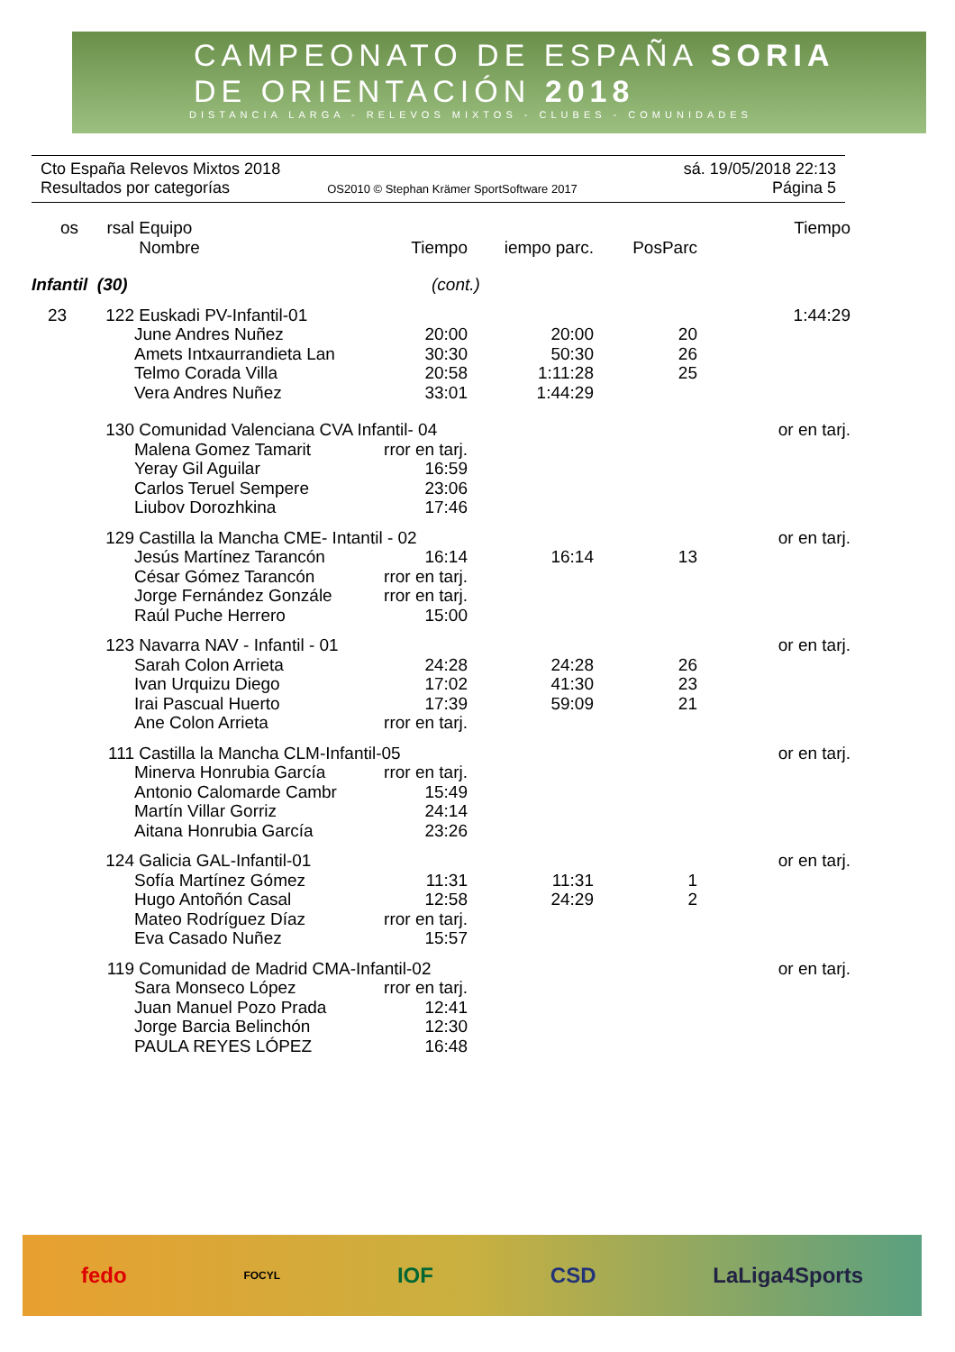CAMPEONATO DE ESPAÑA SORIA
DE ORIENTACIÓN 2018
DISTANCIA LARGA - RELEVOS MIXTOS - CLUBES - COMUNIDADES
Cto España Relevos Mixtos 2018 sá. 19/05/2018 22:13
Resultados por categorías OS2010 © Stephan Krämer SportSoftware 2017 Página 5
| os | rsal | Equipo | | | | Tiempo |
| | | Nombre | Tiempo | iempo parc. | PosParc | |
| Infantil (30) | | | (cont.) | | | |
| 23 | 122 | Euskadi PV-Infantil-01 | | | | 1:44:29 |
| | | June Andres Nuñez | 20:00 | 20:00 | 20 | |
| | | Amets Intxaurrandieta Lan | 30:30 | 50:30 | 26 | |
| | | Telmo Corada Villa | 20:58 | 1:11:28 | 25 | |
| | | Vera Andres Nuñez | 33:01 | 1:44:29 | | |
| | 130 | Comunidad Valenciana CVA Infantil- 04 | | | | or en tarj. |
| | | Malena Gomez Tamarit | rror en tarj. | | | |
| | | Yeray Gil Aguilar | 16:59 | | | |
| | | Carlos Teruel Sempere | 23:06 | | | |
| | | Liubov Dorozhkina | 17:46 | | | |
| | 129 | Castilla la Mancha CME- Intantil - 02 | | | | or en tarj. |
| | | Jesús Martínez Tarancón | 16:14 | 16:14 | 13 | |
| | | César Gómez Tarancón | rror en tarj. | | | |
| | | Jorge Fernández Gonzále | rror en tarj. | | | |
| | | Raúl Puche Herrero | 15:00 | | | |
| | 123 | Navarra NAV - Infantil - 01 | | | | or en tarj. |
| | | Sarah Colon Arrieta | 24:28 | 24:28 | 26 | |
| | | Ivan Urquizu Diego | 17:02 | 41:30 | 23 | |
| | | Irai Pascual Huerto | 17:39 | 59:09 | 21 | |
| | | Ane Colon Arrieta | rror en tarj. | | | |
| | 111 | Castilla la Mancha CLM-Infantil-05 | | | | or en tarj. |
| | | Minerva Honrubia García | rror en tarj. | | | |
| | | Antonio Calomarde Cambr | 15:49 | | | |
| | | Martín Villar Gorriz | 24:14 | | | |
| | | Aitana Honrubia García | 23:26 | | | |
| | 124 | Galicia GAL-Infantil-01 | | | | or en tarj. |
| | | Sofía Martínez Gómez | 11:31 | 11:31 | 1 | |
| | | Hugo Antoñón Casal | 12:58 | 24:29 | 2 | |
| | | Mateo Rodríguez Díaz | rror en tarj. | | | |
| | | Eva Casado Nuñez | 15:57 | | | |
| | 119 | Comunidad de Madrid CMA-Infantil-02 | | | | or en tarj. |
| | | Sara Monseco López | rror en tarj. | | | |
| | | Juan Manuel Pozo Prada | 12:41 | | | |
| | | Jorge Barcia Belinchón | 12:30 | | | |
| | | PAULA REYES LÓPEZ | 16:48 | | | |
fedo FOCYL IOF CSD LaLiga4Sports